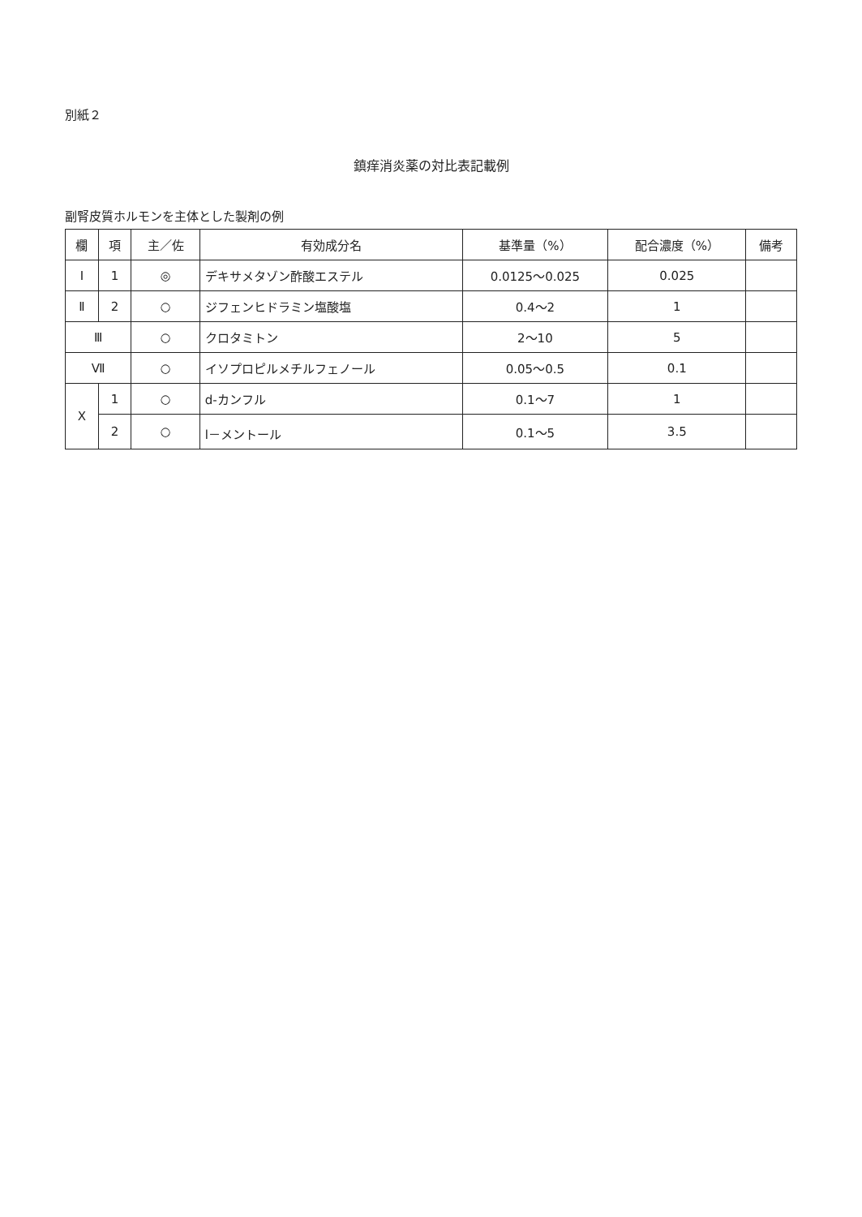別紙２
鎮痒消炎薬の対比表記載例
副腎皮質ホルモンを主体とした製剤の例
| 欄 | 項 | 主／佐 | 有効成分名 | 基準量（%） | 配合濃度（%） | 備考 |
| --- | --- | --- | --- | --- | --- | --- |
| Ⅰ | 1 | ◎ | デキサメタゾン酢酸エステル | 0.0125～0.025 | 0.025 | |
| Ⅱ | 2 | ○ | ジフェンヒドラミン塩酸塩 | 0.4～2 | 1 | |
| Ⅲ | | ○ | クロタミトン | 2～10 | 5 | |
| Ⅶ | | ○ | イソプロピルメチルフェノール | 0.05～0.5 | 0.1 | |
| Ⅹ | 1 | ○ | d-カンフル | 0.1～7 | 1 | |
| | 2 | ○ | l－メントール | 0.1～5 | 3.5 | |